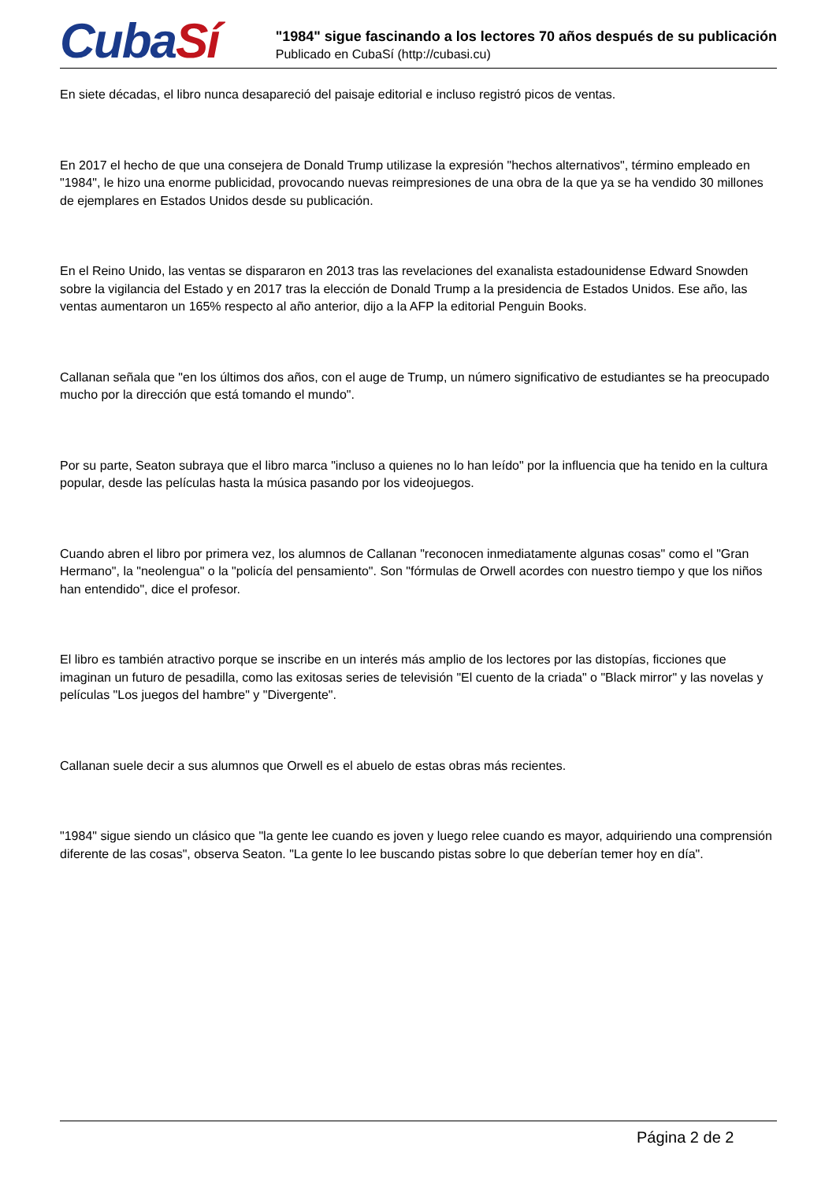CubaSí
"1984" sigue fascinando a los lectores 70 años después de su publicación
Publicado en CubaSí (http://cubasi.cu)
En siete décadas, el libro nunca desapareció del paisaje editorial e incluso registró picos de ventas.
En 2017 el hecho de que una consejera de Donald Trump utilizase la expresión "hechos alternativos", término empleado en "1984", le hizo una enorme publicidad, provocando nuevas reimpresiones de una obra de la que ya se ha vendido 30 millones de ejemplares en Estados Unidos desde su publicación.
En el Reino Unido, las ventas se dispararon en 2013 tras las revelaciones del exanalista estadounidense Edward Snowden sobre la vigilancia del Estado y en 2017 tras la elección de Donald Trump a la presidencia de Estados Unidos. Ese año, las ventas aumentaron un 165% respecto al año anterior, dijo a la AFP la editorial Penguin Books.
Callanan señala que "en los últimos dos años, con el auge de Trump, un número significativo de estudiantes se ha preocupado mucho por la dirección que está tomando el mundo".
Por su parte, Seaton subraya que el libro marca "incluso a quienes no lo han leído" por la influencia que ha tenido en la cultura popular, desde las películas hasta la música pasando por los videojuegos.
Cuando abren el libro por primera vez, los alumnos de Callanan "reconocen inmediatamente algunas cosas" como el "Gran Hermano", la "neolengua" o la "policía del pensamiento". Son "fórmulas de Orwell acordes con nuestro tiempo y que los niños han entendido", dice el profesor.
El libro es también atractivo porque se inscribe en un interés más amplio de los lectores por las distopías, ficciones que imaginan un futuro de pesadilla, como las exitosas series de televisión "El cuento de la criada" o "Black mirror" y las novelas y películas "Los juegos del hambre" y "Divergente".
Callanan suele decir a sus alumnos que Orwell es el abuelo de estas obras más recientes.
"1984" sigue siendo un clásico que "la gente lee cuando es joven y luego relee cuando es mayor, adquiriendo una comprensión diferente de las cosas", observa Seaton. "La gente lo lee buscando pistas sobre lo que deberían temer hoy en día".
Página 2 de 2